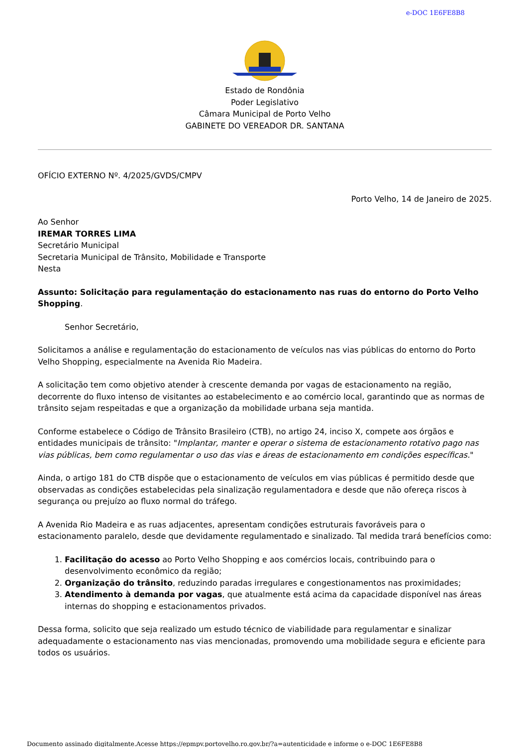e-DOC 1E6FE8B8
Estado de Rondônia
Poder Legislativo
Câmara Municipal de Porto Velho
GABINETE DO VEREADOR DR. SANTANA
OFÍCIO EXTERNO Nº. 4/2025/GVDS/CMPV
Porto Velho, 14 de Janeiro de 2025.
Ao Senhor
IREMAR TORRES LIMA
Secretário Municipal
Secretaria Municipal de Trânsito, Mobilidade e Transporte
Nesta
Assunto: Solicitação para regulamentação do estacionamento nas ruas do entorno do Porto Velho Shopping.
Senhor Secretário,
Solicitamos a análise e regulamentação do estacionamento de veículos nas vias públicas do entorno do Porto Velho Shopping, especialmente na Avenida Rio Madeira.
A solicitação tem como objetivo atender à crescente demanda por vagas de estacionamento na região, decorrente do fluxo intenso de visitantes ao estabelecimento e ao comércio local, garantindo que as normas de trânsito sejam respeitadas e que a organização da mobilidade urbana seja mantida.
Conforme estabelece o Código de Trânsito Brasileiro (CTB), no artigo 24, inciso X, compete aos órgãos e entidades municipais de trânsito: "Implantar, manter e operar o sistema de estacionamento rotativo pago nas vias públicas, bem como regulamentar o uso das vias e áreas de estacionamento em condições específicas."
Ainda, o artigo 181 do CTB dispõe que o estacionamento de veículos em vias públicas é permitido desde que observadas as condições estabelecidas pela sinalização regulamentadora e desde que não ofereça riscos à segurança ou prejuízo ao fluxo normal do tráfego.
A Avenida Rio Madeira e as ruas adjacentes, apresentam condições estruturais favoráveis para o estacionamento paralelo, desde que devidamente regulamentado e sinalizado. Tal medida trará benefícios como:
1. Facilitação do acesso ao Porto Velho Shopping e aos comércios locais, contribuindo para o desenvolvimento econômico da região;
2. Organização do trânsito, reduzindo paradas irregulares e congestionamentos nas proximidades;
3. Atendimento à demanda por vagas, que atualmente está acima da capacidade disponível nas áreas internas do shopping e estacionamentos privados.
Dessa forma, solicito que seja realizado um estudo técnico de viabilidade para regulamentar e sinalizar adequadamente o estacionamento nas vias mencionadas, promovendo uma mobilidade segura e eficiente para todos os usuários.
Documento assinado digitalmente.Acesse https://epmpv.portovelho.ro.gov.br/?a=autenticidade e informe o e-DOC 1E6FE8B8